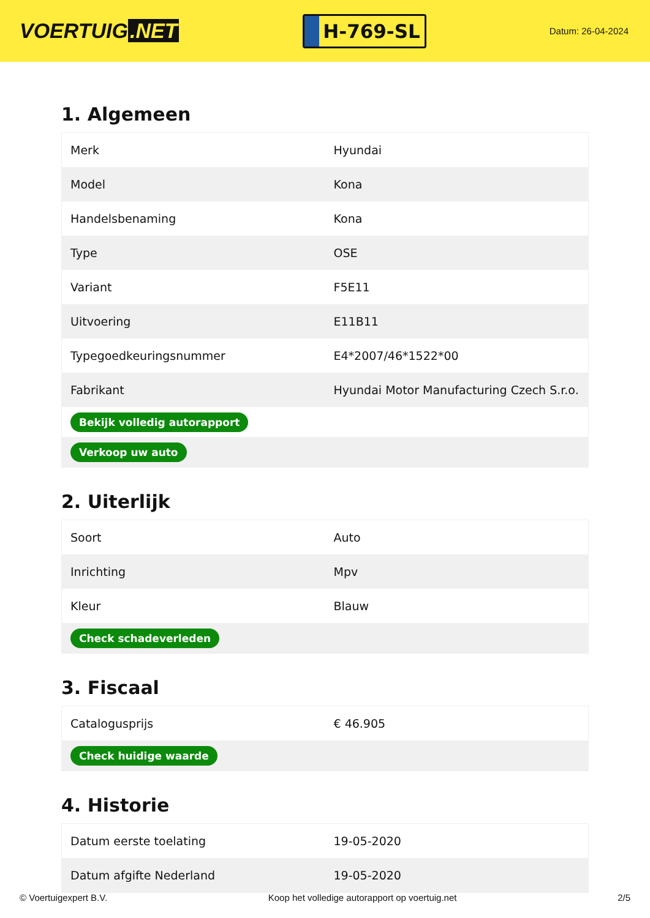VOERTUIG.NET
H-769-SL
Datum: 26-04-2024
1. Algemeen
| Merk | Hyundai |
| Model | Kona |
| Handelsbenaming | Kona |
| Type | OSE |
| Variant | F5E11 |
| Uitvoering | E11B11 |
| Typegoedkeuringsnummer | E4*2007/46*1522*00 |
| Fabrikant | Hyundai Motor Manufacturing Czech S.r.o. |
| Bekijk volledig autorapport | |
| Verkoop uw auto | |
2. Uiterlijk
| Soort | Auto |
| Inrichting | Mpv |
| Kleur | Blauw |
| Check schadeverleden | |
3. Fiscaal
| Catalogusprijs | € 46.905 |
| Check huidige waarde | |
4. Historie
| Datum eerste toelating | 19-05-2020 |
| Datum afgifte Nederland | 19-05-2020 |
© Voertuigexpert B.V. Koop het volledige autorapport op voertuig.net 2/5